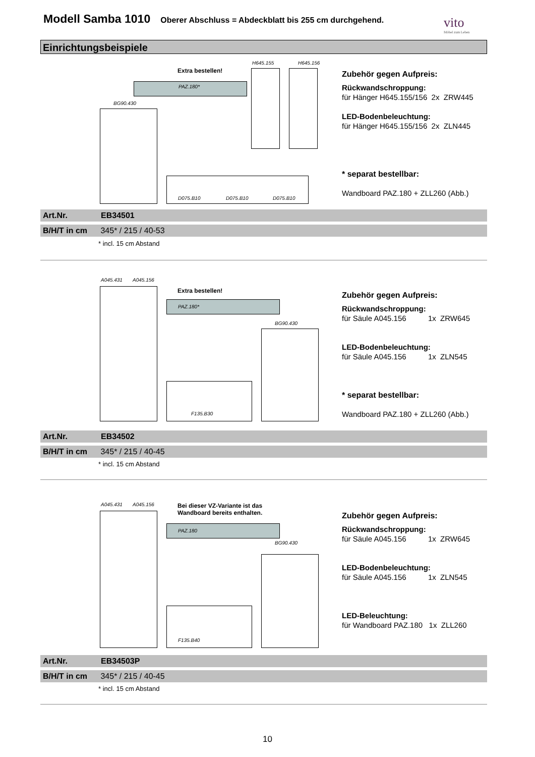Modell Samba 1010
Oberer Abschluss = Abdeckblatt bis 255 cm durchgehend.
vito
Möbel zum Leben
Einrichtungsbeispiele
H645.155 H645.156
Extra bestellen!
PAZ.180*
BG90.430
D075.B10 D075.B10 D075.B10
Zubehör gegen Aufpreis:
Rückwandschroppung:
für Hänger H645.155/156 2x ZRW445
LED-Bodenbeleuchtung:
für Hänger H645.155/156 2x ZLN445
* separat bestellbar:
Wandboard PAZ.180 + ZLL260 (Abb.)
Art.Nr. EB34501
B/H/T in cm 345* / 215 / 40-53
* incl. 15 cm Abstand
A045.431 A045.156
Extra bestellen!
PAZ.180*
BG90.430
F135.B30
Zubehör gegen Aufpreis:
Rückwandschroppung:
für Säule A045.156 1x ZRW645
LED-Bodenbeleuchtung:
für Säule A045.156 1x ZLN545
* separat bestellbar:
Wandboard PAZ.180 + ZLL260 (Abb.)
Art.Nr. EB34502
B/H/T in cm 345* / 215 / 40-45
* incl. 15 cm Abstand
A045.431 A045.156
Bei dieser VZ-Variante ist das
Wandboard bereits enthalten.
PAZ.180
BG90.430
F135.B40
Zubehör gegen Aufpreis:
Rückwandschroppung:
für Säule A045.156 1x ZRW645
LED-Bodenbeleuchtung:
für Säule A045.156 1x ZLN545
LED-Beleuchtung:
für Wandboard PAZ.180 1x ZLL260
Art.Nr. EB34503P
B/H/T in cm 345* / 215 / 40-45
* incl. 15 cm Abstand
10